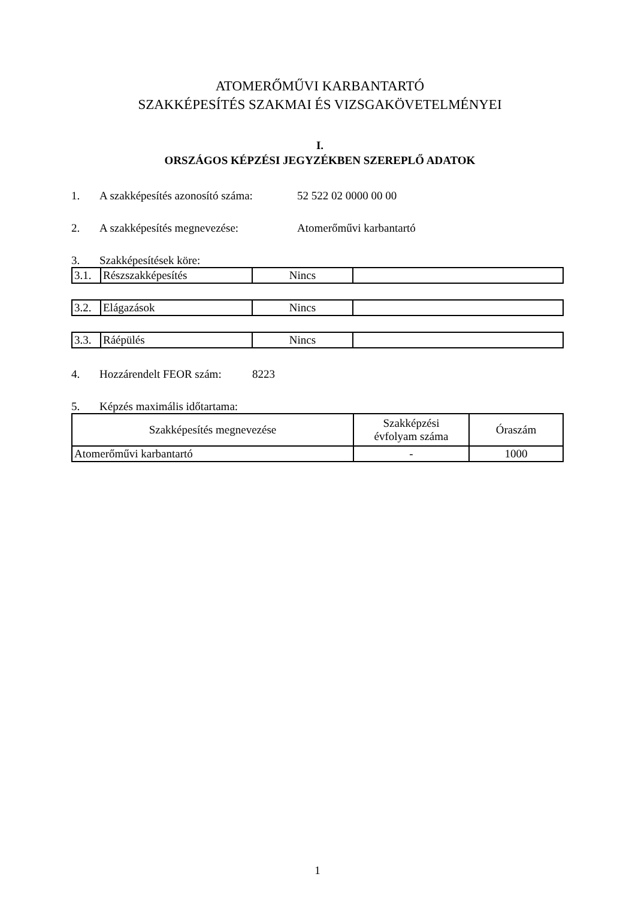ATOMERŐMŰVI KARBANTARTÓ
SZAKKÉPESÍTÉS SZAKMAI ÉS VIZSGAKÖVETELMÉNYEI
I.
ORSZÁGOS KÉPZÉSI JEGYZÉKBEN SZEREPLŐ ADATOK
1. A szakképesítés azonosító száma: 52 522 02 0000 00 00
2. A szakképesítés megnevezése: Atomerőművi karbantartó
3. Szakképesítések köre:
| 3.1. | Részszakképesítés | Nincs | |
| 3.2. | Elágazások | Nincs | |
| 3.3. | Ráépülés | Nincs | |
4. Hozzárendelt FEOR szám: 8223
5. Képzés maximális időtartama:
| Szakképesítés megnevezése | Szakképzési évfolyam száma | Óraszám |
| Atomerőművi karbantartó | - | 1000 |
1